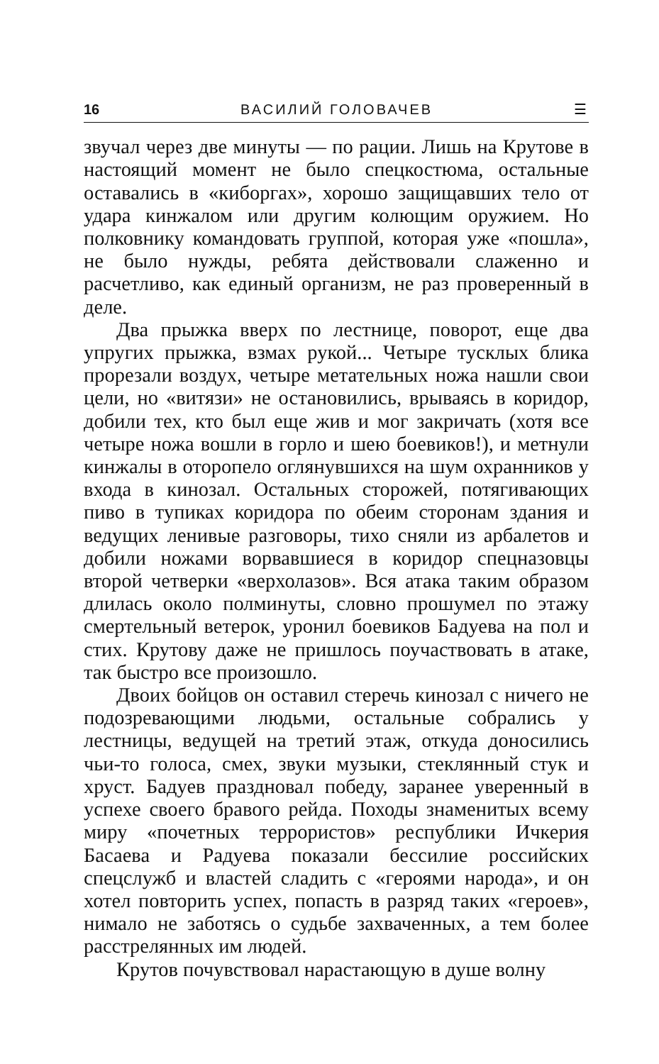16 ВАСИЛИЙ ГОЛОВАЧЕВ ☰
звучал через две минуты — по рации. Лишь на Крутове в настоящий момент не было спецкостюма, остальные оставались в «киборгах», хорошо защищавших тело от удара кинжалом или другим колющим оружием. Но полковнику командовать группой, которая уже «пошла», не было нужды, ребята действовали слаженно и расчетливо, как единый организм, не раз проверенный в деле.
Два прыжка вверх по лестнице, поворот, еще два упругих прыжка, взмах рукой... Четыре тусклых блика прорезали воздух, четыре метательных ножа нашли свои цели, но «витязи» не остановились, врываясь в коридор, добили тех, кто был еще жив и мог закричать (хотя все четыре ножа вошли в горло и шею боевиков!), и метнули кинжалы в оторопело оглянувшихся на шум охранников у входа в кинозал. Остальных сторожей, потягивающих пиво в тупиках коридора по обеим сторонам здания и ведущих ленивые разговоры, тихо сняли из арбалетов и добили ножами ворвавшиеся в коридор спецназовцы второй четверки «верхолазов». Вся атака таким образом длилась около полминуты, словно прошумел по этажу смертельный ветерок, уронил боевиков Бадуева на пол и стих. Крутову даже не пришлось поучаствовать в атаке, так быстро все произошло.
Двоих бойцов он оставил стеречь кинозал с ничего не подозревающими людьми, остальные собрались у лестницы, ведущей на третий этаж, откуда доносились чьи-то голоса, смех, звуки музыки, стеклянный стук и хруст. Бадуев праздновал победу, заранее уверенный в успехе своего бравого рейда. Походы знаменитых всему миру «почетных террористов» республики Ичкерия Басаева и Радуева показали бессилие российских спецслужб и властей сладить с «героями народа», и он хотел повторить успех, попасть в разряд таких «героев», нимало не заботясь о судьбе захваченных, а тем более расстрелянных им людей.
Крутов почувствовал нарастающую в душе волну